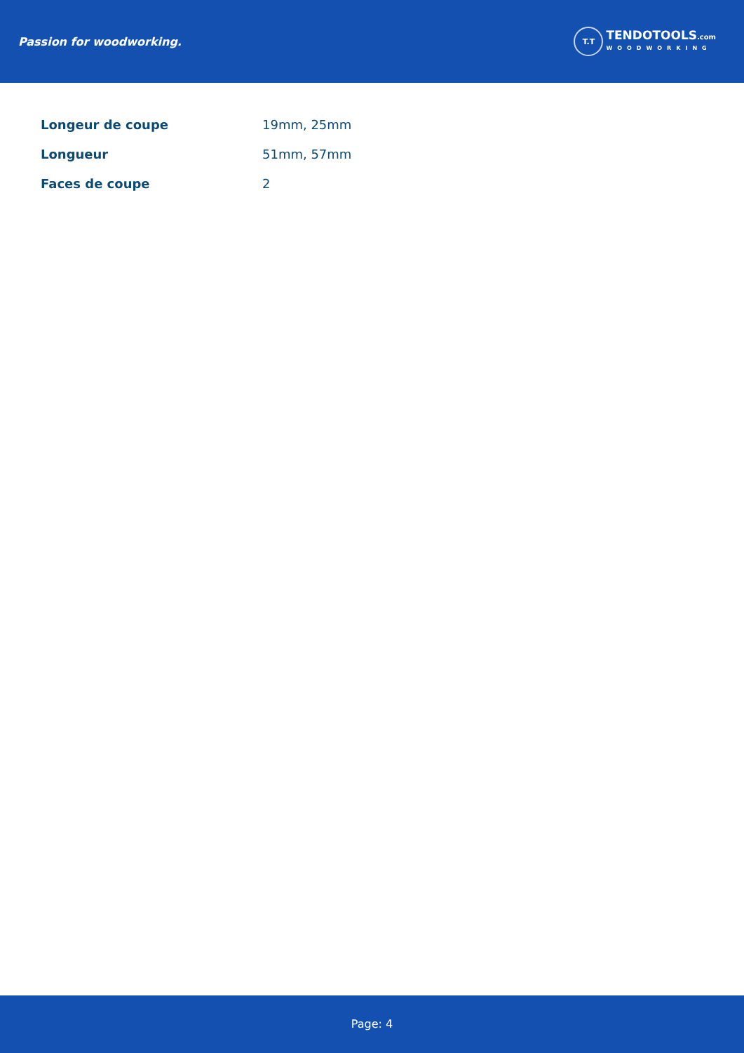Passion for woodworking.
T.T
TENDOTOOLS.com
WOODWORKING
| Longeur de coupe | 19mm, 25mm |
| Longueur | 51mm, 57mm |
| Faces de coupe | 2 |
Page: 4